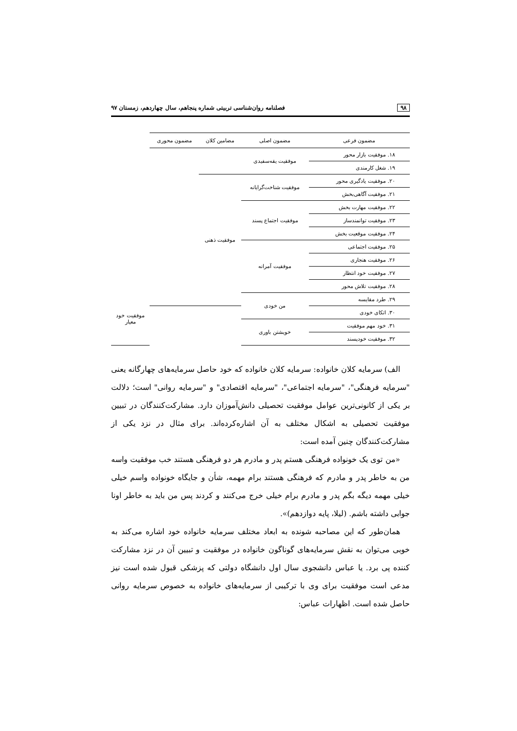۹۸ فصلنامه روان‌شناسی تربیتی شماره پنجاهم، سال چهاردهم، زمستان ۹۷
| مضمون فرعی | مضمون اصلی | مضامین کلان | مضمون محوری | | |
| --- | --- | --- | --- | --- | --- |
| ۱۸. موفقیت بازار محور | موفقیت یقه‌سفیدی | | | | |
| ۱۹. شغل کارمندی | | | | | |
| ۲۰. موفقیت یادگیری محور | موفقیت شناخت‌گرایانه | موفقیت ذهنی | | | |
| ۲۱. موفقیت آگاهی‌بخش | | | | | |
| ۲۲. موفقیت مهارت بخش | موفقیت اجتماع پسند | | | | |
| ۲۳. موفقیت توانمندساز | | | | | |
| ۲۴. موفقیت موقعیت بخش | | | | | |
| ۲۵. موفقیت اجتماعی | موفقیت آمرانه | | | | |
| ۲۶. موفقیت هنجاری | | | | | |
| ۲۷. موفقیت خود انتظار | | | | | |
| ۲۸. موفقیت تلاش محور | | | | | |
| ۲۹. طرد مقایسه | من خودی | | | موفقیت خود معیار | |
| ۳۰. اتکای خودی | | | | | |
| ۳۱. خود مهم موفقیت | خویشتن باوری | | | | |
| ۳۲. موفقیت خودپسند | | | | | |
الف) سرمایه کلان خانواده: سرمایه کلان خانواده که خود حاصل سرمایه‌های چهارگانه یعنی "سرمایه فرهنگی"، "سرمایه اجتماعی"، "سرمایه اقتصادی" و "سرمایه روانی" است؛ دلالت بر یکی از کانونی‌ترین عوامل موفقیت تحصیلی دانش‌آموزان دارد. مشارکت‌کنندگان در تبیین موفقیت تحصیلی به اشکال مختلف به آن اشاره‌کرده‌اند. برای مثال در نزد یکی از مشارکت‌کنندگان چنین آمده است:
«من توی یک خونواده فرهنگی هستم پدر و مادرم هر دو فرهنگی هستند خب موفقیت واسه من به خاطر پدر و مادرم که فرهنگی هستند برام مهمه، شأن و جایگاه خونواده واسم خیلی خیلی مهمه دیگه بگم پدر و مادرم برام خیلی خرج می‌کنند و کردند پس من باید به خاطر اونا جوابی داشته باشم. (لیلا، پایه دوازدهم)».
همان‌طور که این مصاحبه شونده به ابعاد مختلف سرمایه خانواده خود اشاره می‌کند به خوبی می‌توان به نقش سرمایه‌های گوناگون خانواده در موفقیت و تبیین آن در نزد مشارکت کننده پی برد. یا عباس دانشجوی سال اول دانشگاه دولتی که پزشکی قبول شده است نیز مدعی است موفقیت برای وی با ترکیبی از سرمایه‌های خانواده به خصوص سرمایه روانی حاصل شده است. اظهارات عباس: